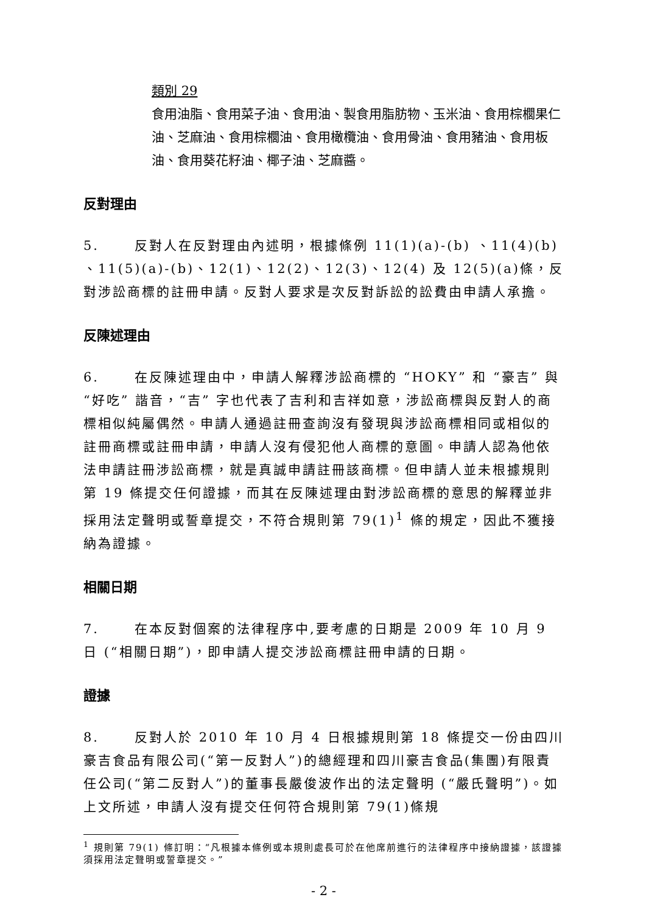類別 29
食用油脂、食用菜子油、食用油、製食用脂肪物、玉米油、食用棕櫚果仁油、芝麻油、食用棕櫚油、食用橄欖油、食用骨油、食用豬油、食用板油、食用葵花籽油、椰子油、芝麻醬。
反對理由
5. 反對人在反對理由內述明，根據條例 11(1)(a)-(b) 、11(4)(b) 、11(5)(a)-(b)、12(1)、12(2)、12(3)、12(4) 及 12(5)(a)條，反對涉訟商標的註冊申請。反對人要求是次反對訴訟的訟費由申請人承擔。
反陳述理由
6. 在反陳述理由中，申請人解釋涉訟商標的 “HOKY” 和 “豪吉” 與 “好吃” 諧音，“吉” 字也代表了吉利和吉祥如意，涉訟商標與反對人的商標相似純屬偶然。申請人通過註冊查詢沒有發現與涉訟商標相同或相似的註冊商標或註冊申請，申請人沒有侵犯他人商標的意圖。申請人認為他依法申請註冊涉訟商標，就是真誠申請註冊該商標。但申請人並未根據規則第 19 條提交任何證據，而其在反陳述理由對涉訟商標的意思的解釋並非採用法定聲明或誓章提交，不符合規則第 79(1)<sup>1</sup> 條的規定，因此不獲接納為證據。
相關日期
7. 在本反對個案的法律程序中,要考慮的日期是 2009 年 10 月 9 日 (“相關日期”)，即申請人提交涉訟商標註冊申請的日期。
證據
8. 反對人於 2010 年 10 月 4 日根據規則第 18 條提交一份由四川豪吉食品有限公司(“第一反對人”)的總經理和四川豪吉食品(集團)有限責任公司(“第二反對人”)的董事長嚴俊波作出的法定聲明 (“嚴氏聲明”)。如上文所述，申請人沒有提交任何符合規則第 79(1)條規
<sup>1</sup> 規則第 79(1) 條訂明：“凡根據本條例或本規則處長可於在他席前進行的法律程序中接納證據，該證據須採用法定聲明或誓章提交。”
- 2 -